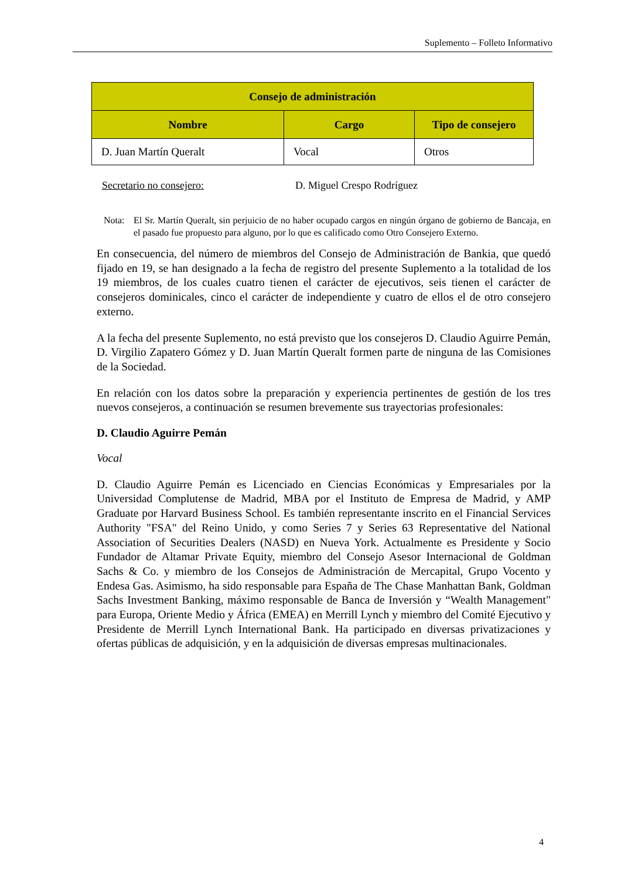Suplemento – Folleto Informativo
| Consejo de administración | | |
| --- | --- | --- |
| Nombre | Cargo | Tipo de consejero |
| D. Juan Martín Queralt | Vocal | Otros |
Secretario no consejero: D. Miguel Crespo Rodríguez
Nota: El Sr. Martín Queralt, sin perjuicio de no haber ocupado cargos en ningún órgano de gobierno de Bancaja, en el pasado fue propuesto para alguno, por lo que es calificado como Otro Consejero Externo.
En consecuencia, del número de miembros del Consejo de Administración de Bankia, que quedó fijado en 19, se han designado a la fecha de registro del presente Suplemento a la totalidad de los 19 miembros, de los cuales cuatro tienen el carácter de ejecutivos, seis tienen el carácter de consejeros dominicales, cinco el carácter de independiente y cuatro de ellos el de otro consejero externo.
A la fecha del presente Suplemento, no está previsto que los consejeros D. Claudio Aguirre Pemán, D. Virgilio Zapatero Gómez y D. Juan Martín Queralt formen parte de ninguna de las Comisiones de la Sociedad.
En relación con los datos sobre la preparación y experiencia pertinentes de gestión de los tres nuevos consejeros, a continuación se resumen brevemente sus trayectorias profesionales:
D. Claudio Aguirre Pemán
Vocal
D. Claudio Aguirre Pemán es Licenciado en Ciencias Económicas y Empresariales por la Universidad Complutense de Madrid, MBA por el Instituto de Empresa de Madrid, y AMP Graduate por Harvard Business School. Es también representante inscrito en el Financial Services Authority "FSA" del Reino Unido, y como Series 7 y Series 63 Representative del National Association of Securities Dealers (NASD) en Nueva York. Actualmente es Presidente y Socio Fundador de Altamar Private Equity, miembro del Consejo Asesor Internacional de Goldman Sachs & Co. y miembro de los Consejos de Administración de Mercapital, Grupo Vocento y Endesa Gas. Asimismo, ha sido responsable para España de The Chase Manhattan Bank, Goldman Sachs Investment Banking, máximo responsable de Banca de Inversión y “Wealth Management" para Europa, Oriente Medio y África (EMEA) en Merrill Lynch y miembro del Comité Ejecutivo y Presidente de Merrill Lynch International Bank. Ha participado en diversas privatizaciones y ofertas públicas de adquisición, y en la adquisición de diversas empresas multinacionales.
4